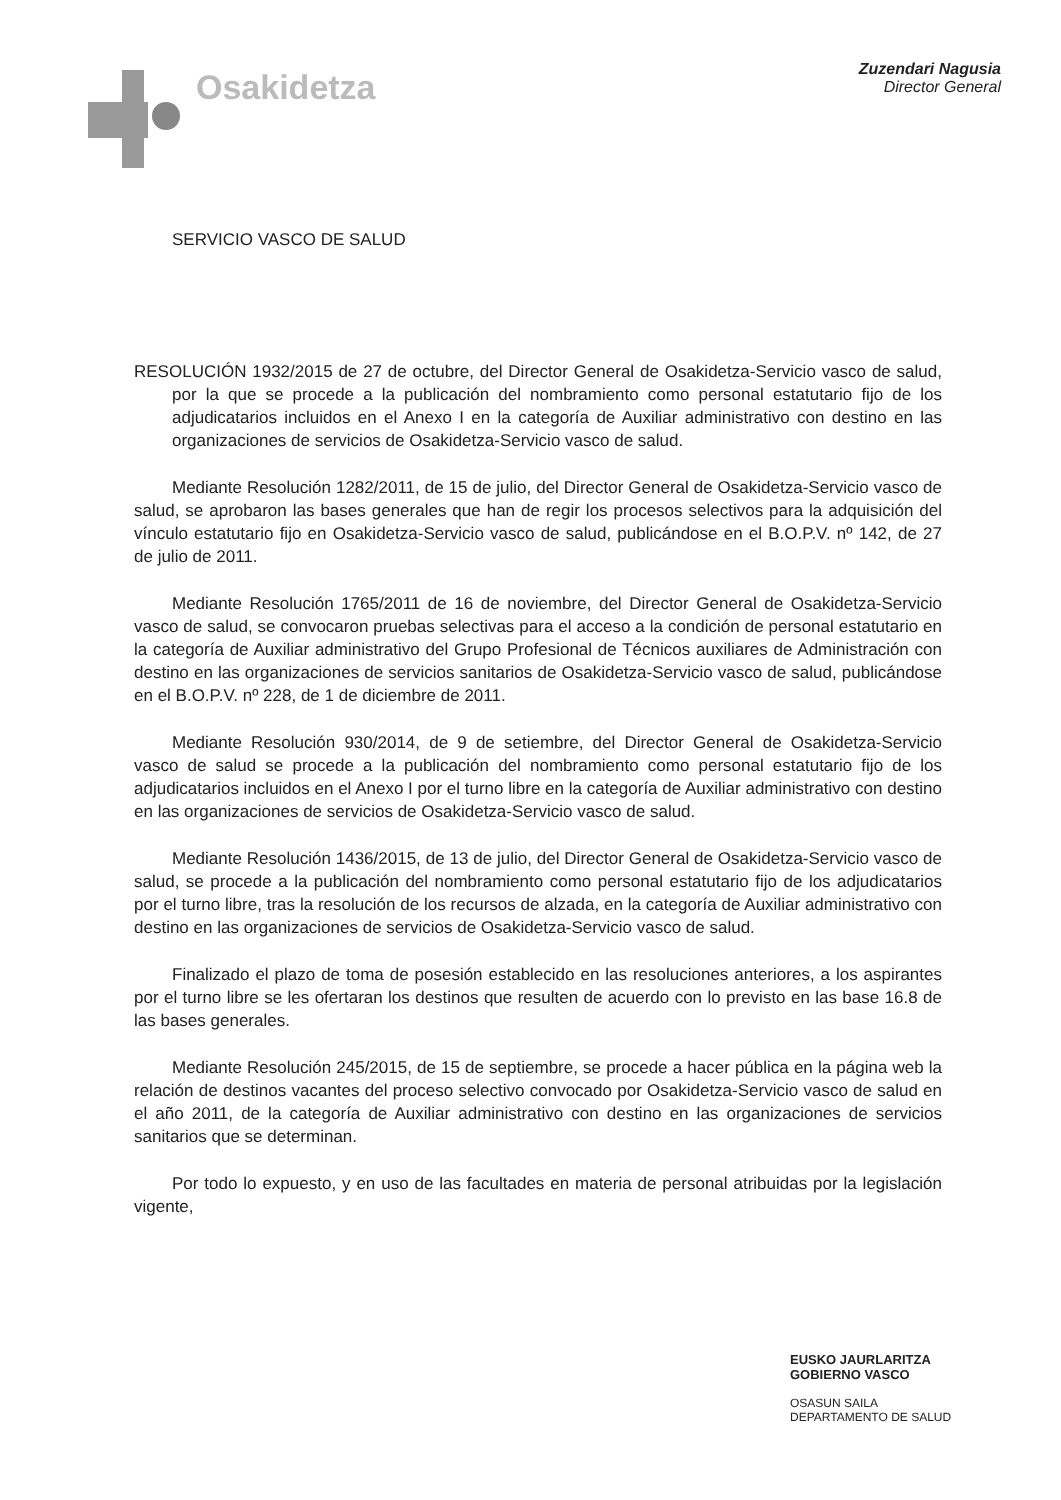Osakidetza
Zuzendari Nagusia
Director General
SERVICIO VASCO DE SALUD
RESOLUCIÓN 1932/2015 de 27 de octubre, del Director General de Osakidetza-Servicio vasco de salud, por la que se procede a la publicación del nombramiento como personal estatutario fijo de los adjudicatarios incluidos en el Anexo I en la categoría de Auxiliar administrativo con destino en las organizaciones de servicios de Osakidetza-Servicio vasco de salud.
Mediante Resolución 1282/2011, de 15 de julio, del Director General de Osakidetza-Servicio vasco de salud, se aprobaron las bases generales que han de regir los procesos selectivos para la adquisición del vínculo estatutario fijo en Osakidetza-Servicio vasco de salud, publicándose en el B.O.P.V. nº 142, de 27 de julio de 2011.
Mediante Resolución 1765/2011 de 16 de noviembre, del Director General de Osakidetza-Servicio vasco de salud, se convocaron pruebas selectivas para el acceso a la condición de personal estatutario en la categoría de Auxiliar administrativo del Grupo Profesional de Técnicos auxiliares de Administración con destino en las organizaciones de servicios sanitarios de Osakidetza-Servicio vasco de salud, publicándose en el B.O.P.V. nº 228, de 1 de diciembre de 2011.
Mediante Resolución 930/2014, de 9 de setiembre, del Director General de Osakidetza-Servicio vasco de salud se procede a la publicación del nombramiento como personal estatutario fijo de los adjudicatarios incluidos en el Anexo I por el turno libre en la categoría de Auxiliar administrativo con destino en las organizaciones de servicios de Osakidetza-Servicio vasco de salud.
Mediante Resolución 1436/2015, de 13 de julio, del Director General de Osakidetza-Servicio vasco de salud, se procede a la publicación del nombramiento como personal estatutario fijo de los adjudicatarios por el turno libre, tras la resolución de los recursos de alzada, en la categoría de Auxiliar administrativo con destino en las organizaciones de servicios de Osakidetza-Servicio vasco de salud.
Finalizado el plazo de toma de posesión establecido en las resoluciones anteriores, a los aspirantes por el turno libre se les ofertaran los destinos que resulten de acuerdo con lo previsto en las base 16.8 de las bases generales.
Mediante Resolución 245/2015, de 15 de septiembre, se procede a hacer pública en la página web la relación de destinos vacantes del proceso selectivo convocado por Osakidetza-Servicio vasco de salud en el año 2011, de la categoría de Auxiliar administrativo con destino en las organizaciones de servicios sanitarios que se determinan.
Por todo lo expuesto, y en uso de las facultades en materia de personal atribuidas por la legislación vigente,
EUSKO JAURLARITZA
GOBIERNO VASCO
OSASUN SAILA
DEPARTAMENTO DE SALUD